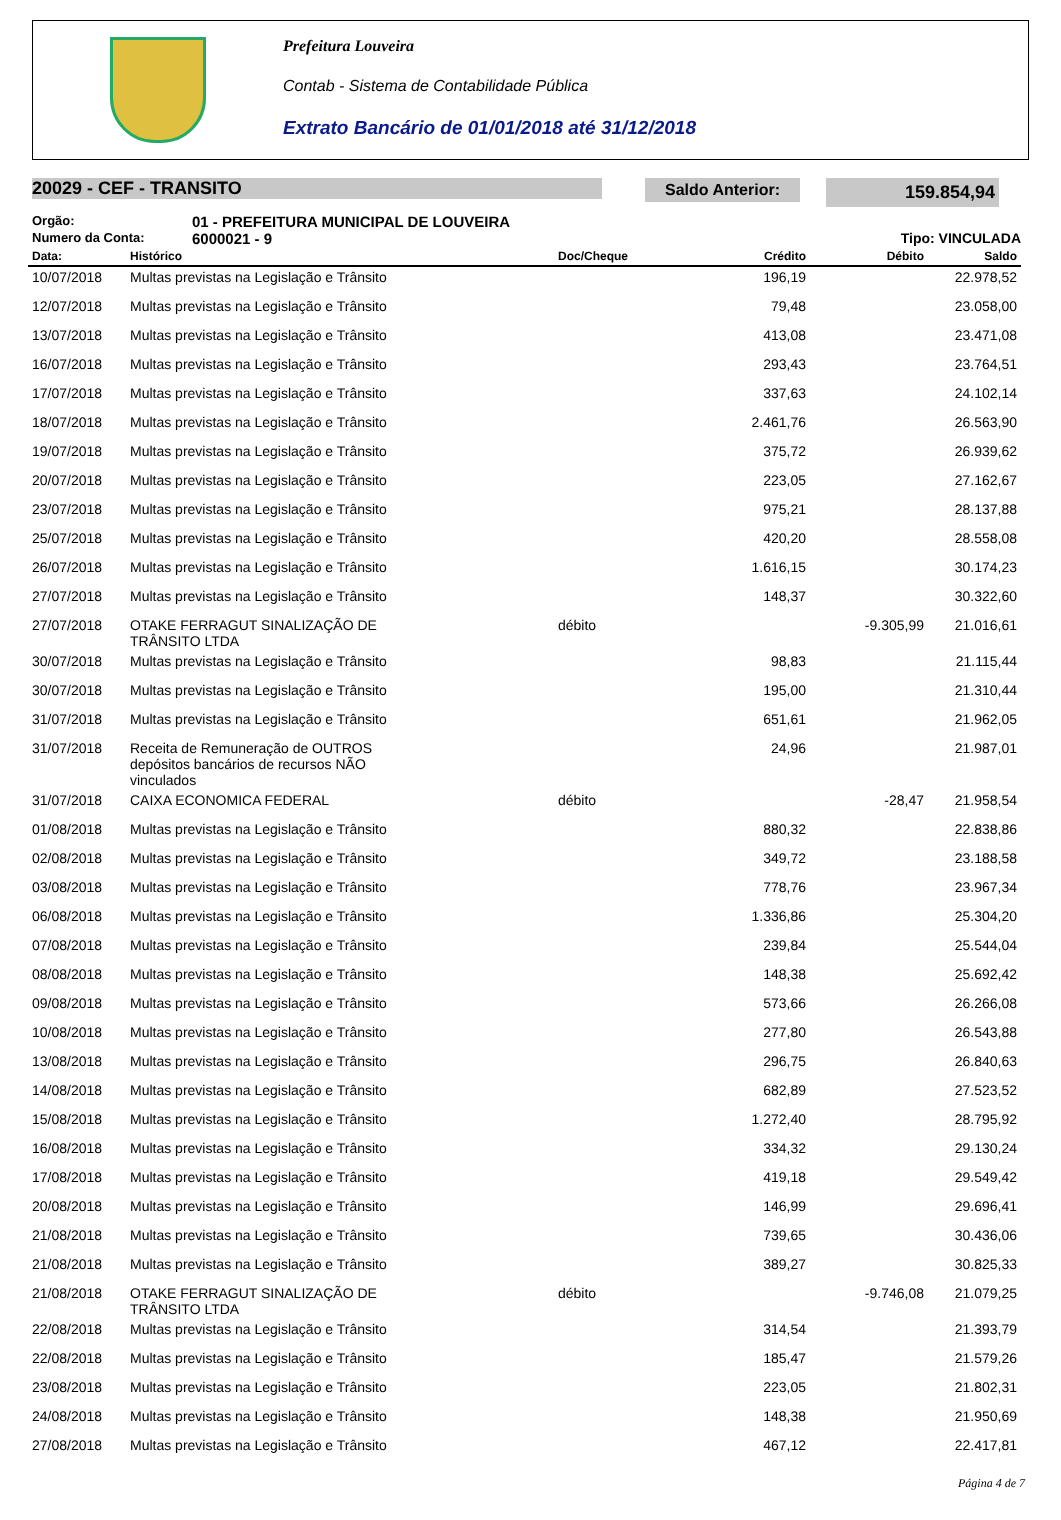Prefeitura Louveira
Contab - Sistema de Contabilidade Pública
Extrato Bancário de 01/01/2018 até 31/12/2018
20029 - CEF - TRANSITO
Saldo Anterior: 159.854,94
Orgão: 01 - PREFEITURA MUNICIPAL DE LOUVEIRA
Numero da Conta: 6000021 - 9 Tipo: VINCULADA
| Data: | Histórico | Doc/Cheque | Crédito | Débito | Saldo |
| --- | --- | --- | --- | --- | --- |
| 10/07/2018 | Multas previstas na Legislação e Trânsito | | 196,19 | | 22.978,52 |
| 12/07/2018 | Multas previstas na Legislação e Trânsito | | 79,48 | | 23.058,00 |
| 13/07/2018 | Multas previstas na Legislação e Trânsito | | 413,08 | | 23.471,08 |
| 16/07/2018 | Multas previstas na Legislação e Trânsito | | 293,43 | | 23.764,51 |
| 17/07/2018 | Multas previstas na Legislação e Trânsito | | 337,63 | | 24.102,14 |
| 18/07/2018 | Multas previstas na Legislação e Trânsito | | 2.461,76 | | 26.563,90 |
| 19/07/2018 | Multas previstas na Legislação e Trânsito | | 375,72 | | 26.939,62 |
| 20/07/2018 | Multas previstas na Legislação e Trânsito | | 223,05 | | 27.162,67 |
| 23/07/2018 | Multas previstas na Legislação e Trânsito | | 975,21 | | 28.137,88 |
| 25/07/2018 | Multas previstas na Legislação e Trânsito | | 420,20 | | 28.558,08 |
| 26/07/2018 | Multas previstas na Legislação e Trânsito | | 1.616,15 | | 30.174,23 |
| 27/07/2018 | Multas previstas na Legislação e Trânsito | | 148,37 | | 30.322,60 |
| 27/07/2018 | OTAKE FERRAGUT SINALIZAÇÃO DE TRÂNSITO LTDA | débito | | -9.305,99 | 21.016,61 |
| 30/07/2018 | Multas previstas na Legislação e Trânsito | | 98,83 | | 21.115,44 |
| 30/07/2018 | Multas previstas na Legislação e Trânsito | | 195,00 | | 21.310,44 |
| 31/07/2018 | Multas previstas na Legislação e Trânsito | | 651,61 | | 21.962,05 |
| 31/07/2018 | Receita de Remuneração de OUTROS depósitos bancários de recursos NÃO vinculados | | 24,96 | | 21.987,01 |
| 31/07/2018 | CAIXA ECONOMICA FEDERAL | débito | | -28,47 | 21.958,54 |
| 01/08/2018 | Multas previstas na Legislação e Trânsito | | 880,32 | | 22.838,86 |
| 02/08/2018 | Multas previstas na Legislação e Trânsito | | 349,72 | | 23.188,58 |
| 03/08/2018 | Multas previstas na Legislação e Trânsito | | 778,76 | | 23.967,34 |
| 06/08/2018 | Multas previstas na Legislação e Trânsito | | 1.336,86 | | 25.304,20 |
| 07/08/2018 | Multas previstas na Legislação e Trânsito | | 239,84 | | 25.544,04 |
| 08/08/2018 | Multas previstas na Legislação e Trânsito | | 148,38 | | 25.692,42 |
| 09/08/2018 | Multas previstas na Legislação e Trânsito | | 573,66 | | 26.266,08 |
| 10/08/2018 | Multas previstas na Legislação e Trânsito | | 277,80 | | 26.543,88 |
| 13/08/2018 | Multas previstas na Legislação e Trânsito | | 296,75 | | 26.840,63 |
| 14/08/2018 | Multas previstas na Legislação e Trânsito | | 682,89 | | 27.523,52 |
| 15/08/2018 | Multas previstas na Legislação e Trânsito | | 1.272,40 | | 28.795,92 |
| 16/08/2018 | Multas previstas na Legislação e Trânsito | | 334,32 | | 29.130,24 |
| 17/08/2018 | Multas previstas na Legislação e Trânsito | | 419,18 | | 29.549,42 |
| 20/08/2018 | Multas previstas na Legislação e Trânsito | | 146,99 | | 29.696,41 |
| 21/08/2018 | Multas previstas na Legislação e Trânsito | | 739,65 | | 30.436,06 |
| 21/08/2018 | Multas previstas na Legislação e Trânsito | | 389,27 | | 30.825,33 |
| 21/08/2018 | OTAKE FERRAGUT SINALIZAÇÃO DE TRÂNSITO LTDA | débito | | -9.746,08 | 21.079,25 |
| 22/08/2018 | Multas previstas na Legislação e Trânsito | | 314,54 | | 21.393,79 |
| 22/08/2018 | Multas previstas na Legislação e Trânsito | | 185,47 | | 21.579,26 |
| 23/08/2018 | Multas previstas na Legislação e Trânsito | | 223,05 | | 21.802,31 |
| 24/08/2018 | Multas previstas na Legislação e Trânsito | | 148,38 | | 21.950,69 |
| 27/08/2018 | Multas previstas na Legislação e Trânsito | | 467,12 | | 22.417,81 |
Página 4 de 7